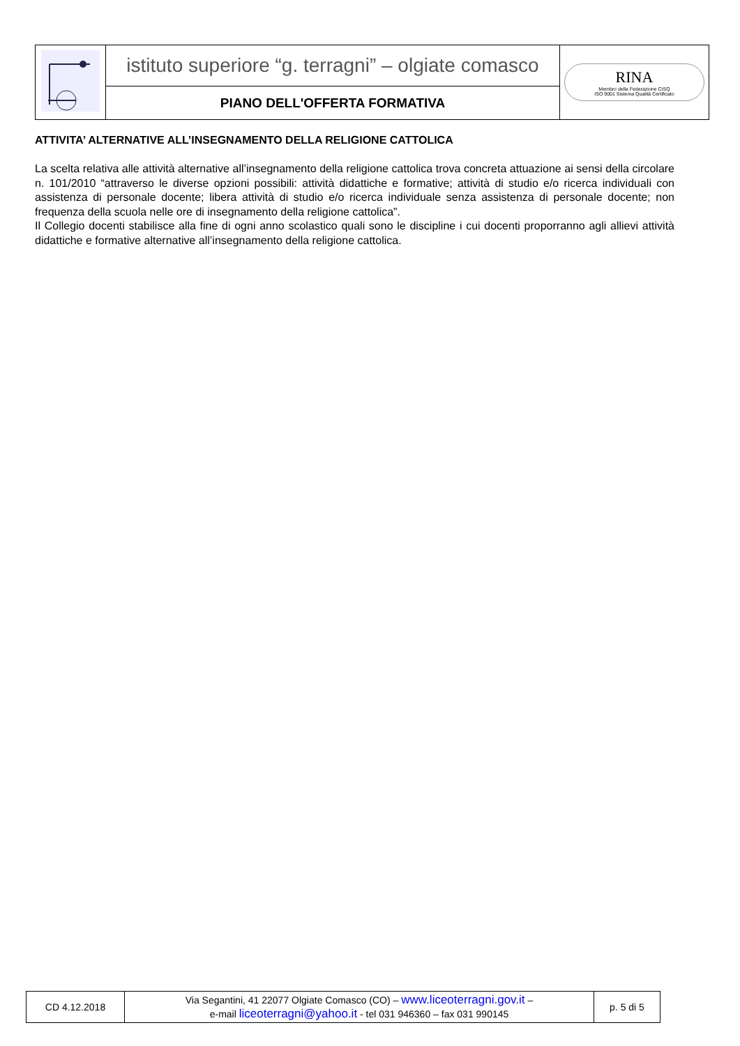| | istituto superiore “g. terragni” – olgiate comasco | RINA Membro della Federazione CISQ ISO 9001 Sistema Qualità Certificato |
| | PIANO DELL'OFFERTA FORMATIVA | |
ATTIVITA’ ALTERNATIVE ALL’INSEGNAMENTO DELLA RELIGIONE CATTOLICA
La scelta relativa alle attività alternative all’insegnamento della religione cattolica trova concreta attuazione ai sensi della circolare n. 101/2010 “attraverso le diverse opzioni possibili: attività didattiche e formative; attività di studio e/o ricerca individuali con assistenza di personale docente; libera attività di studio e/o ricerca individuale senza assistenza di personale docente; non frequenza della scuola nelle ore di insegnamento della religione cattolica”.
Il Collegio docenti stabilisce alla fine di ogni anno scolastico quali sono le discipline i cui docenti proporranno agli allievi attività didattiche e formative alternative all’insegnamento della religione cattolica.
| CD 4.12.2018 | Via Segantini, 41 22077 Olgiate Comasco (CO) – www.liceoterragni.gov.it – e-mail liceoterragni@yahoo.it - tel 031 946360 – fax 031 990145 | p. 5 di 5 |